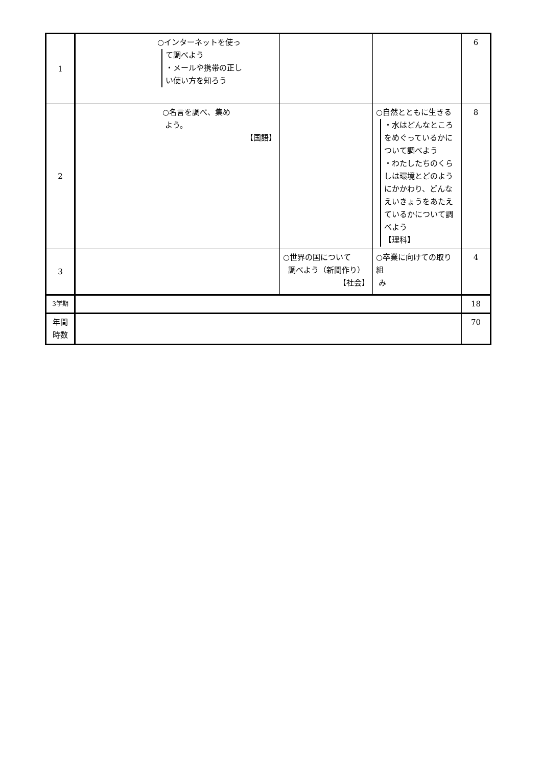| 1 | ○インターネットを使っ て調べよう ・メールや携帯の正し い使い方を知ろう | | | 6 |
| 2 | ○名言を調べ、集め よう。 【国語】 | | ○自然とともに生きる ・水はどんなところをめぐっているかについて調べよう ・わたしたちのくらしは環境とどのようにかかわり、どんなえいきょうをあたえているかについて調べよう 【理科】 | 8 |
| 3 | | ○世界の国について 調べよう（新聞作り） 【社会】 | ○卒業に向けての取り組 み | 4 |
| 3学期 | | | | 18 |
| 年間 時数 | | | | 70 |